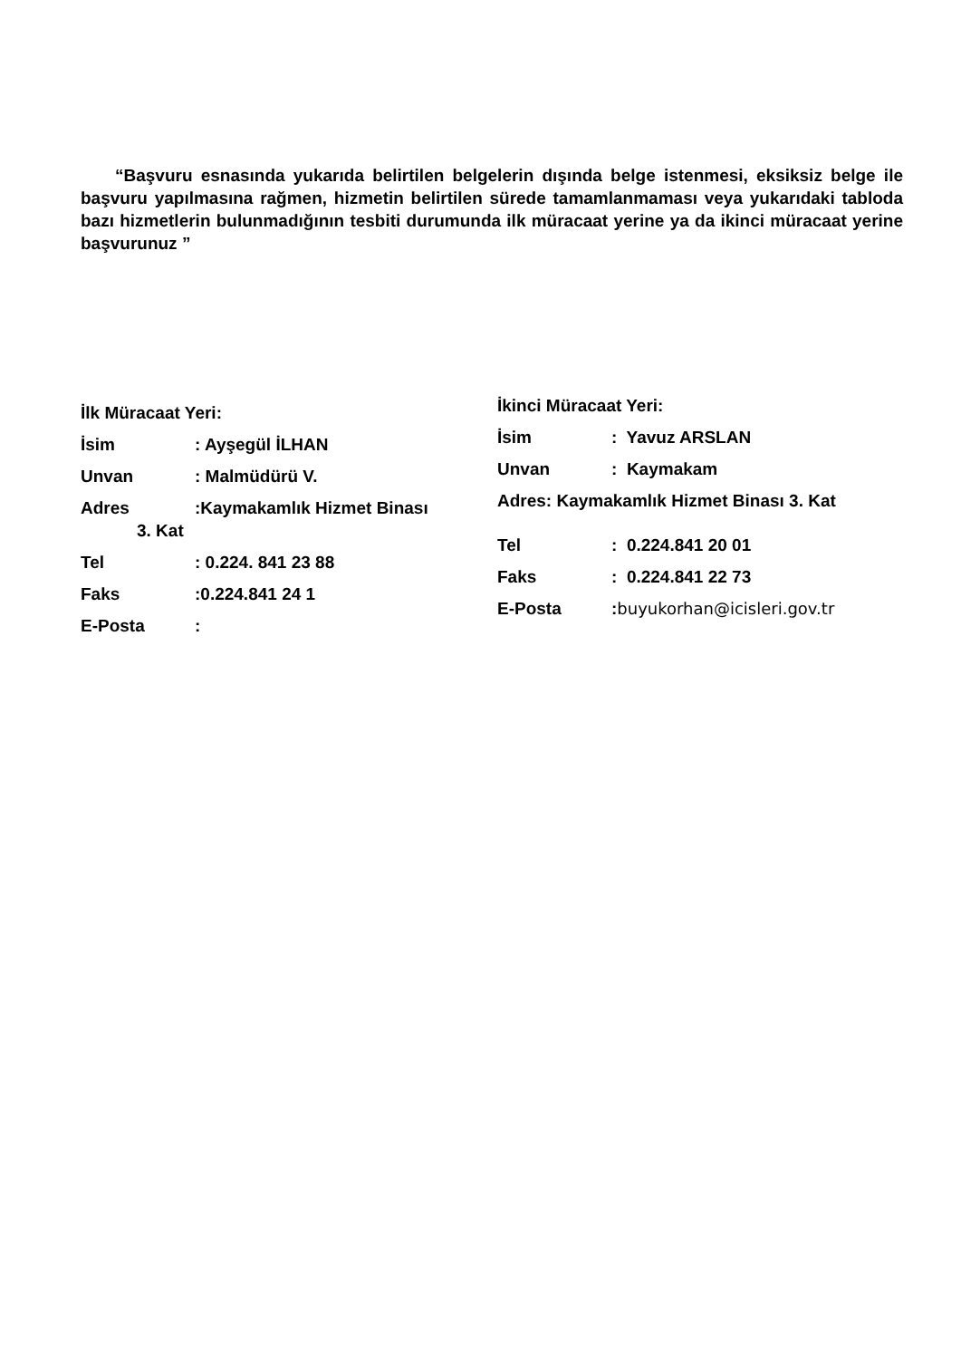“Başvuru esnasında yukarıda belirtilen belgelerin dışında belge istenmesi, eksiksiz belge ile başvuru yapılmasına rağmen, hizmetin belirtilen sürede tamamlanmaması veya yukarıdaki tabloda bazı hizmetlerin bulunmadığının tesbiti durumunda ilk müracaat yerine ya da ikinci müracaat yerine başvurunuz ”
İlk Müracaat Yeri:
İsim: Ayşegül İLHAN
Unvan: Malmüdürü V.
Adres:Kaymakamlık Hizmet Binası
3. Kat
Tel: 0.224. 841 23 88
Faks:0.224.841 24 1
E-Posta:
İkinci Müracaat Yeri:
İsim: Yavuz ARSLAN
Unvan: Kaymakam
Adres: Kaymakamlık Hizmet Binası 3. Kat
Tel: 0.224.841 20 01
Faks: 0.224.841 22 73
E-Posta:buyukorhan@icisleri.gov.tr